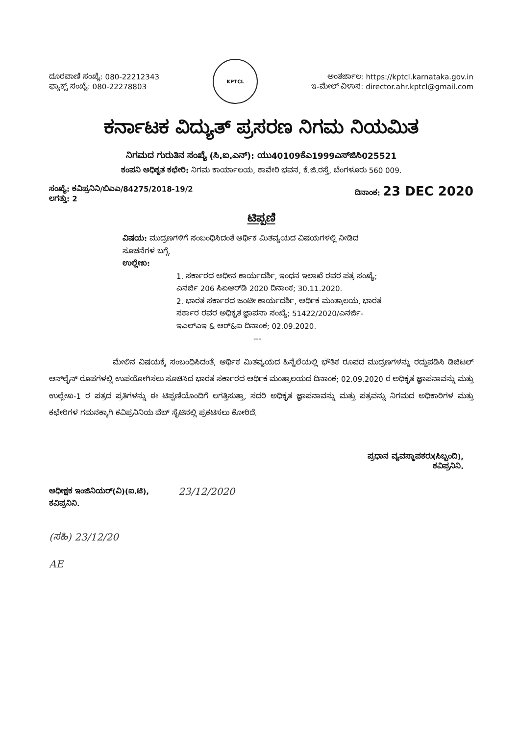ದೂರವಾಣಿ ಸಂಖ್ಯೆ: 080-22212343
ಫ್ಯಾಕ್ಸ್ ಸಂಖ್ಯೆ: 080-22278803
KPTCL
ಅಂತರ್ಜಾಲ: https://kptcl.karnataka.gov.in
ಇ-ಮೇಲ್ ವಿಳಾಸ: director.ahr.kptcl@gmail.com
ಕರ್ನಾಟಕ ವಿದ್ಯುತ್ ಪ್ರಸರಣ ನಿಗಮ ನಿಯಮಿತ
ನಿಗಮದ ಗುರುತಿನ ಸಂಖ್ಯೆ (ಸಿ.ಐ.ಎನ್): ಯು40109ಕೆಎ1999ಎಸ್‌ಜಿಸಿ025521
ಕಂಪನಿ ಅಧಿಕೃತ ಕಛೇರಿ: ನಿಗಮ ಕಾರ್ಯಾಲಯ, ಕಾವೇರಿ ಭವನ, ಕೆ.ಜಿ.ರಸ್ತೆ, ಬೆಂಗಳೂರು 560 009.
ಸಂಖ್ಯೆ: ಕವಿಪ್ರನಿನಿ/ಬಿಎಎ/84275/2018-19/2
ಲಗತ್ತು: 2
ದಿನಾಂಕ: 23 DEC 2020
ಟಿಪ್ಪಣಿ
ವಿಷಯ: ಮುದ್ರಣಗಳಿಗೆ ಸಂಬಂಧಿಸಿದಂತೆ ಆರ್ಥಿಕ ಮಿತವ್ಯಯದ ವಿಷಯಗಳಲ್ಲಿ ನೀಡಿದ ಸೂಚನೆಗಳ ಬಗ್ಗೆ.
ಉಲ್ಲೇಖ:
1. ಸರ್ಕಾರದ ಅಧೀನ ಕಾರ್ಯದರ್ಶಿ, ಇಂಧನ ಇಲಾಖೆ ರವರ ಪತ್ರ ಸಂಖ್ಯೆ; ಎನರ್ಜಿ 206 ಸಿಏಆರ್‌ಡಿ 2020 ದಿನಾಂಕ; 30.11.2020.
2. ಭಾರತ ಸರ್ಕಾರದ ಜಂಟೀ ಕಾರ್ಯದರ್ಶಿ, ಆರ್ಥಿಕ ಮಂತ್ರಾಲಯ, ಭಾರತ ಸರ್ಕಾರ ರವರ ಅಧಿಕೃತ ಜ್ಞಾಪನಾ ಸಂಖ್ಯೆ; 51422/2020/ಎನರ್ಜಿ-ಇಎಲ್‌ಎಇ & ಆರ್&ಐ ದಿನಾಂಕ; 02.09.2020.
---
ಮೇಲಿನ ವಿಷಯಕ್ಕೆ ಸಂಬಂಧಿಸಿದಂತೆ, ಆರ್ಥಿಕ ಮಿತವ್ಯಯದ ಹಿನ್ನೆಲೆಯಲ್ಲಿ ಭೌತಿಕ ರೂಪದ ಮುದ್ರಣಗಳನ್ನು ರದ್ದುಪಡಿಸಿ ಡಿಜಿಟಲ್ ಆನ್‌ಲೈನ್ ರೂಪಗಳಲ್ಲಿ ಉಪಯೋಗಿಸಲು ಸೂಚಿಸಿದ ಭಾರತ ಸರ್ಕಾರದ ಆರ್ಥಿಕ ಮಂತ್ರಾಲಯದ ದಿನಾಂಕ; 02.09.2020 ರ ಅಧಿಕೃತ ಜ್ಞಾಪನಾವನ್ನು ಮತ್ತು ಉಲ್ಲೇಖ-1 ರ ಪತ್ರದ ಪ್ರತಿಗಳನ್ನು ಈ ಟಿಪ್ಪಣಿಯೊಂದಿಗೆ ಲಗತ್ತಿಸುತ್ತಾ, ಸದರಿ ಅಧಿಕೃತ ಜ್ಞಾಪನಾವನ್ನು ಮತ್ತು ಪತ್ರವನ್ನು ನಿಗಮದ ಅಧಿಕಾರಿಗಳ ಮತ್ತು ಕಛೇರಿಗಳ ಗಮನಕ್ಕಾಗಿ ಕವಿಪ್ರನಿನಿಯ ವೆಬ್ ಸೈಟಿನಲ್ಲಿ ಪ್ರಕಟಿಸಲು ಕೋರಿದೆ.
ಪ್ರಧಾನ ವ್ಯವಸ್ಥಾಪಕರು(ಸಿಬ್ಬಂದಿ),
ಕವಿಪ್ರನಿನಿ.
ಅಧೀಕ್ಷಕ ಇಂಜಿನಿಯರ್(ವಿ)(ಐ.ಟಿ),
ಕವಿಪ್ರನಿನಿ.
23/12/2020
(ಸಹಿ) 23/12/20
AE